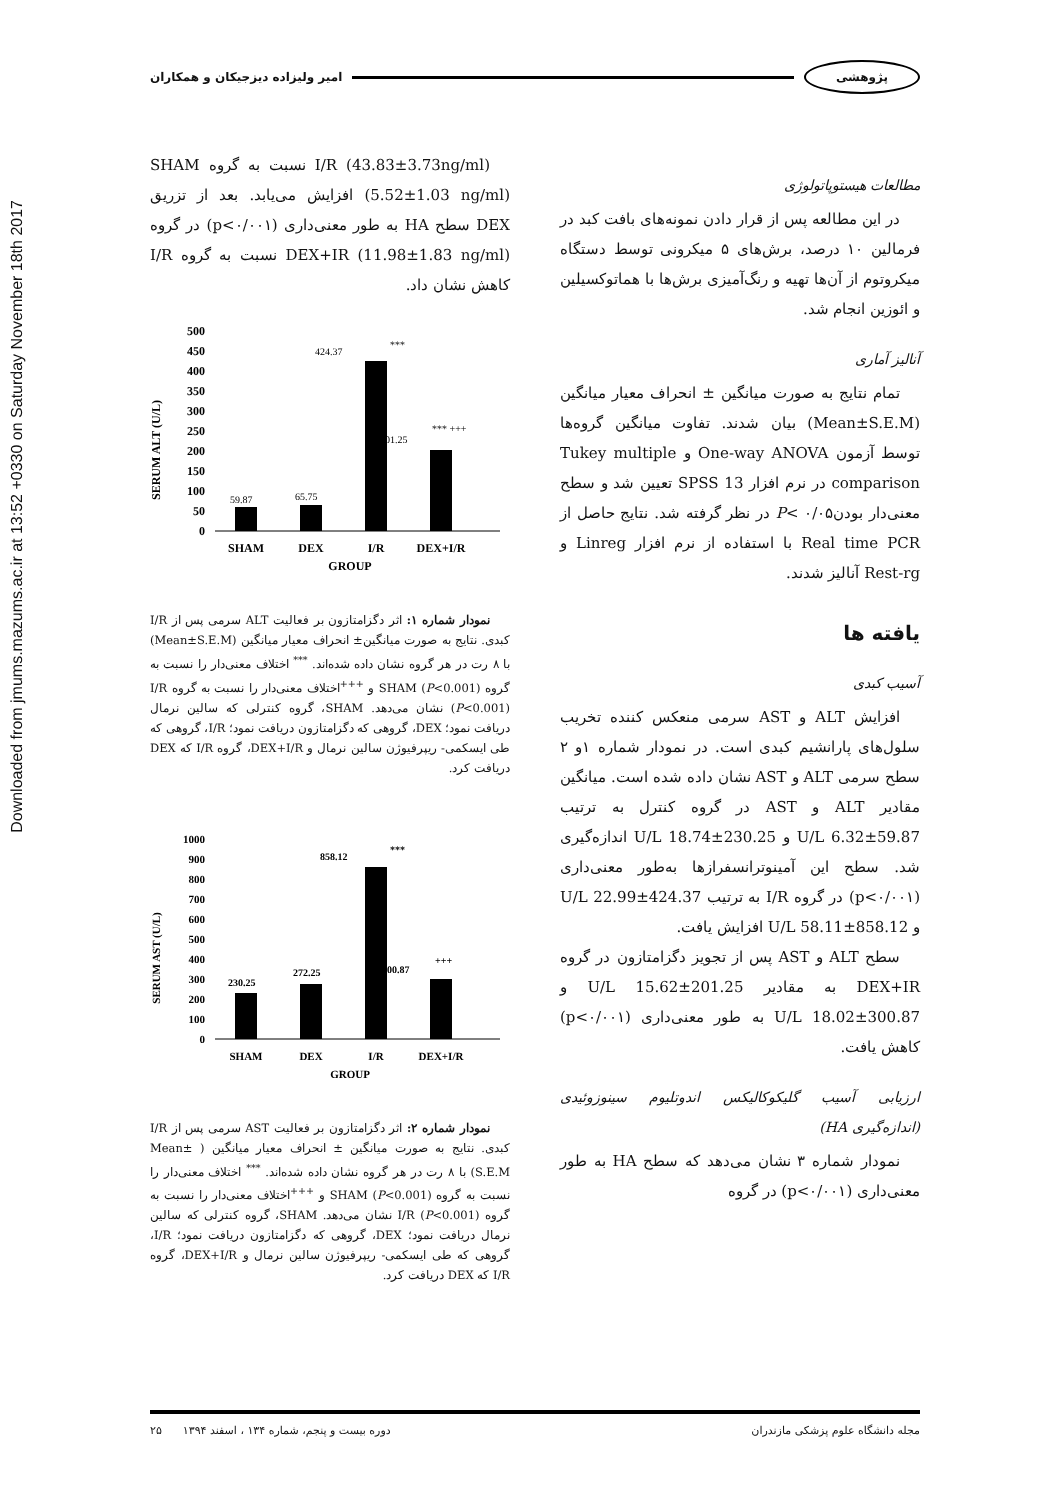Downloaded from jmums.mazums.ac.ir at 13:52 +0330 on Saturday November 18th 2017
پژوهشی امیر ولیزاده دیزجیکان و همکاران
مطالعات هیستوپاتولوژی
در این مطالعه پس از قرار دادن نمونه‌های بافت کبد در فرمالین ۱۰ درصد، برش‌های ۵ میکرونی توسط دستگاه میکروتوم از آن‌ها تهیه و رنگ‌آمیزی برش‌ها با هماتوکسیلین و ائوزین انجام شد.
آنالیز آماری
تمام نتایج به صورت میانگین ± انحراف معیار میانگین (Mean±S.E.M) بیان شدند. تفاوت میانگین گروه‌ها توسط آزمون One-way ANOVA و Tukey multiple comparison در نرم افزار SPSS 13 تعیین شد و سطح معنی‌دار بودنP< ۰/۰۵ در نظر گرفته شد. نتایج حاصل از Real time PCR با استفاده از نرم افزار Linreg و Rest-rg آنالیز شدند.
یافته ها
آسیب کبدی
افزایش ALT و AST سرمی منعکس کننده تخریب سلول‌های پارانشیم کبدی است. در نمودار شماره ۱و ۲ سطح سرمی ALT و AST نشان داده شده است. میانگین مقادیر ALT و AST در گروه کنترل به ترتیب 59.87±6.32 U/L و 230.25±18.74 U/L اندازه‌گیری شد. سطح این آمینوترانسفرازها به‌طور معنی‌داری (p<۰/۰۰۱) در گروه I/R به ترتیب 424.37±22.99 U/L و 858.12±58.11 U/L افزایش یافت.
سطح ALT و AST پس از تجویز دگزامتازون در گروه DEX+IR به مقادیر 201.25±15.62 U/L و 300.87±18.02 U/L به طور معنی‌داری (p<۰/۰۰۱) کاهش یافت.
ارزیابی آسیب گلیکوکالیکس اندوتلیوم سینوزوئیدی (اندازه‌گیری HA)
نمودار شماره ۳ نشان می‌دهد که سطح HA به طور معنی‌داری (p<۰/۰۰۱) در گروه
I/R (43.83±3.73ng/ml) نسبت به گروه SHAM (5.52±1.03 ng/ml) افزایش می‌یابد. بعد از تزریق DEX سطح HA به طور معنی‌داری (p<۰/۰۰۱) در گروه DEX+IR (11.98±1.83 ng/ml) نسبت به گروه I/R کاهش نشان داد.
SERUM ALT (U/L)
500
450
400
350
300
250
200
150
100
50
0
59.87
65.75
424.37
***
201.25
*** +++
SHAM
DEX
I/R
DEX+I/R
GROUP
نمودار شماره ۱: اثر دگزامتازون بر فعالیت ALT سرمی پس از I/R کبدی. نتایج به صورت میانگین± انحراف معیار میانگین (Mean±S.E.M) با ۸ رت در هر گروه نشان داده شده‌اند. <sup>***</sup> اختلاف معنی‌دار را نسبت به گروه SHAM (P<0.001) و <sup>+++</sup>اختلاف معنی‌دار را نسبت به گروه I/R (P<0.001) نشان می‌دهد. SHAM، گروه کنترلی که سالین نرمال دریافت نمود؛ DEX، گروهی که دگزامتازون دریافت نمود؛ I/R، گروهی که طی ایسکمی- ریپرفیوژن سالین نرمال و DEX+I/R، گروه I/R که DEX دریافت کرد.
SERUM AST (U/L)
1000
900
800
700
600
500
400
300
200
100
0
230.25
272.25
858.12
***
300.87
+++
SHAM
DEX
I/R
DEX+I/R
GROUP
نمودار شماره ۲: اثر دگزامتازون بر فعالیت AST سرمی پس از I/R کبدی. نتایج به صورت میانگین ± انحراف معیار میانگین ( Mean± S.E.M) با ۸ رت در هر گروه نشان داده شده‌اند. <sup>***</sup> اختلاف معنی‌دار را نسبت به گروه SHAM (P<0.001) و <sup>+++</sup>اختلاف معنی‌دار را نسبت به گروه I/R (P<0.001) نشان می‌دهد. SHAM، گروه کنترلی که سالین نرمال دریافت نمود؛ DEX، گروهی که دگزامتازون دریافت نمود؛ I/R، گروهی که طی ایسکمی- ریپرفیوژن سالین نرمال و DEX+I/R، گروه I/R که DEX دریافت کرد.
مجله دانشگاه علوم پزشکی مازندران دوره بیست و پنجم، شماره ۱۳۴ ، اسفند ۱۳۹۴ ۲۵